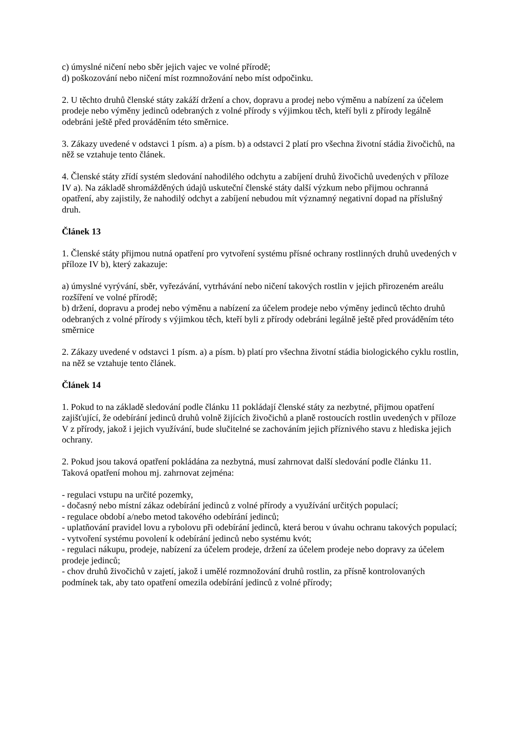c) úmyslné ničení nebo sběr jejich vajec ve volné přírodě;
d) poškozování nebo ničení míst rozmnožování nebo míst odpočinku.
2. U těchto druhů členské státy zakáží držení a chov, dopravu a prodej nebo výměnu a nabízení za účelem prodeje nebo výměny jedinců odebraných z volné přírody s výjimkou těch, kteří byli z přírody legálně odebráni ještě před prováděním této směrnice.
3. Zákazy uvedené v odstavci 1 písm. a) a písm. b) a odstavci 2 platí pro všechna životní stádia živočichů, na něž se vztahuje tento článek.
4. Členské státy zřídí systém sledování nahodilého odchytu a zabíjení druhů živočichů uvedených v příloze IV a). Na základě shromážděných údajů uskuteční členské státy další výzkum nebo přijmou ochranná opatření, aby zajistily, že nahodilý odchyt a zabíjení nebudou mít významný negativní dopad na příslušný druh.
Článek 13
1. Členské státy přijmou nutná opatření pro vytvoření systému přísné ochrany rostlinných druhů uvedených v příloze IV b), který zakazuje:
a) úmyslné vyrývání, sběr, vyřezávání, vytrhávání nebo ničení takových rostlin v jejich přirozeném areálu rozšíření ve volné přírodě;
b) držení, dopravu a prodej nebo výměnu a nabízení za účelem prodeje nebo výměny jedinců těchto druhů odebraných z volné přírody s výjimkou těch, kteří byli z přírody odebráni legálně ještě před prováděním této směrnice
2. Zákazy uvedené v odstavci 1 písm. a) a písm. b) platí pro všechna životní stádia biologického cyklu rostlin, na něž se vztahuje tento článek.
Článek 14
1. Pokud to na základě sledování podle článku 11 pokládají členské státy za nezbytné, přijmou opatření zajišťující, že odebírání jedinců druhů volně žijících živočichů a planě rostoucích rostlin uvedených v příloze V z přírody, jakož i jejich využívání, bude slučitelné se zachováním jejich příznivého stavu z hlediska jejich ochrany.
2. Pokud jsou taková opatření pokládána za nezbytná, musí zahrnovat další sledování podle článku 11. Taková opatření mohou mj. zahrnovat zejména:
- regulaci vstupu na určité pozemky,
- dočasný nebo místní zákaz odebírání jedinců z volné přírody a využívání určitých populací;
- regulace období a/nebo metod takového odebírání jedinců;
- uplatňování pravidel lovu a rybolovu při odebírání jedinců, která berou v úvahu ochranu takových populací;
- vytvoření systému povolení k odebírání jedinců nebo systému kvót;
- regulaci nákupu, prodeje, nabízení za účelem prodeje, držení za účelem prodeje nebo dopravy za účelem prodeje jedinců;
- chov druhů živočichů v zajetí, jakož i umělé rozmnožování druhů rostlin, za přísně kontrolovaných podmínek tak, aby tato opatření omezila odebírání jedinců z volné přírody;